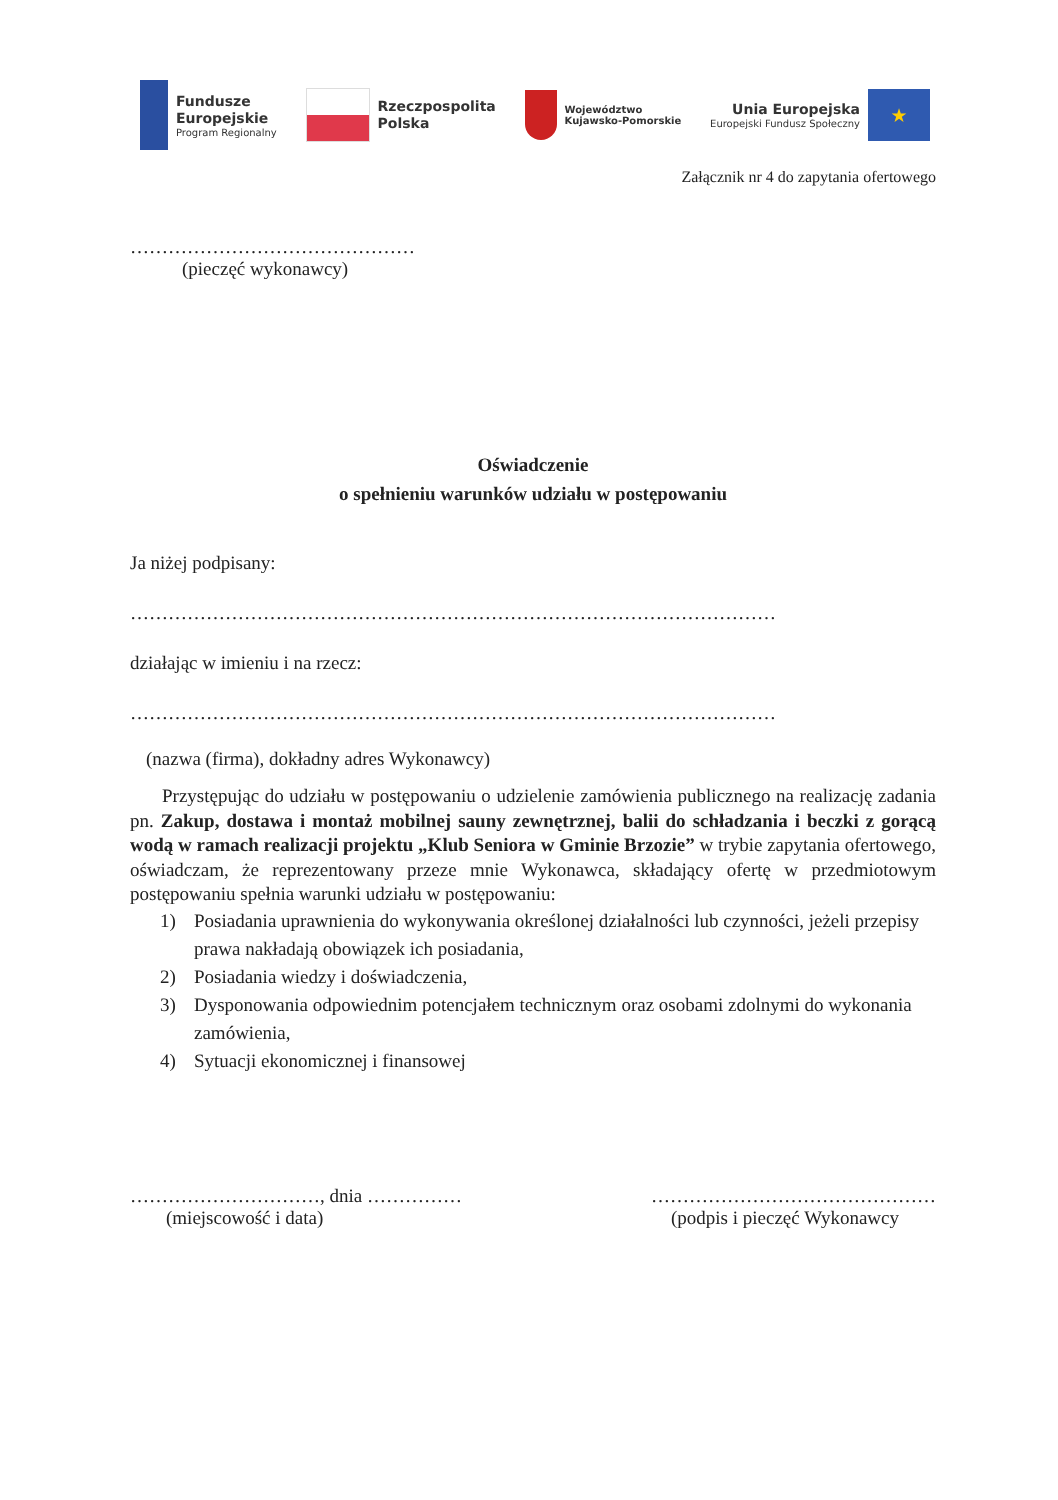Fundusze
Europejskie
Program Regionalny
Rzeczpospolita
Polska
Województwo
Kujawsko-Pomorskie
Unia Europejska
Europejski Fundusz Społeczny
★
Załącznik nr 4 do zapytania ofertowego
………………………………………
(pieczęć wykonawcy)
Oświadczenie
o spełnieniu warunków udziału w postępowaniu
Ja niżej podpisany:
…………………………………………………………………………………………
działając w imieniu i na rzecz:
…………………………………………………………………………………………
(nazwa (firma), dokładny adres Wykonawcy)
Przystępując do udziału w postępowaniu o udzielenie zamówienia publicznego na realizację zadania pn. Zakup, dostawa i montaż mobilnej sauny zewnętrznej, balii do schładzania i beczki z gorącą wodą w ramach realizacji projektu „Klub Seniora w Gminie Brzozie” w trybie zapytania ofertowego, oświadczam, że reprezentowany przeze mnie Wykonawca, składający ofertę w przedmiotowym postępowaniu spełnia warunki udziału w postępowaniu:
1) Posiadania uprawnienia do wykonywania określonej działalności lub czynności, jeżeli przepisy prawa nakładają obowiązek ich posiadania,
2) Posiadania wiedzy i doświadczenia,
3) Dysponowania odpowiednim potencjałem technicznym oraz osobami zdolnymi do wykonania zamówienia,
4) Sytuacji ekonomicznej i finansowej
…………………………, dnia ……………
(miejscowość i data)
………………………………………
(podpis i pieczęć Wykonawcy